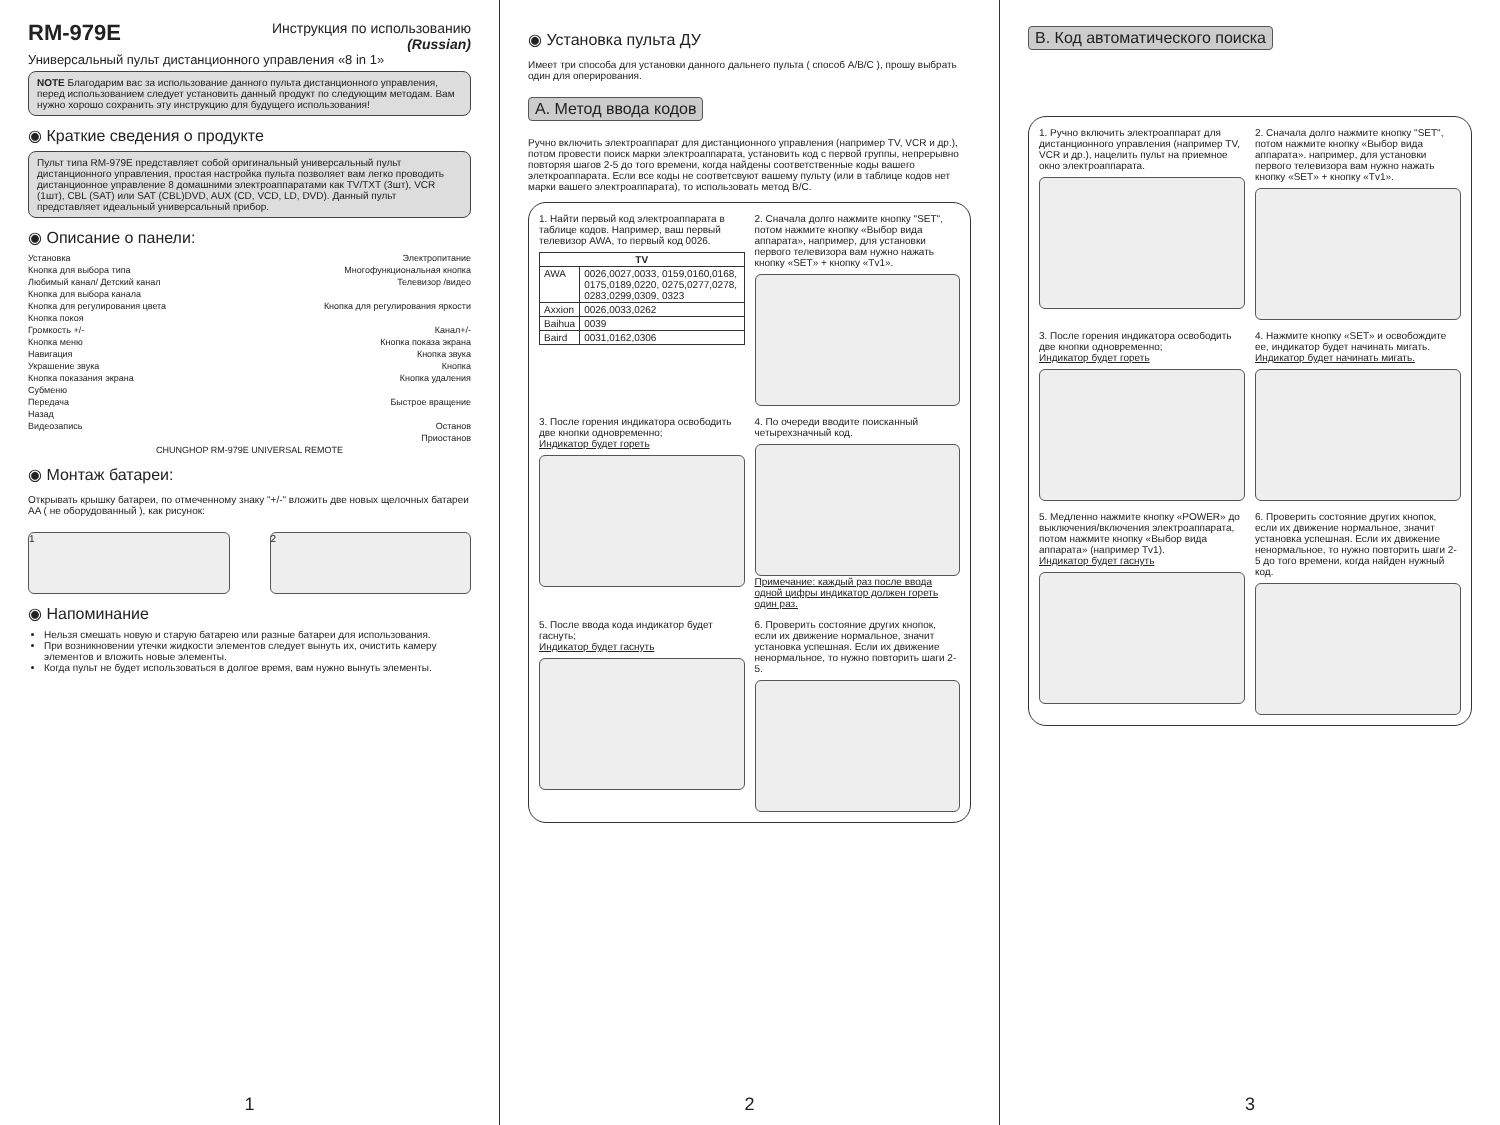RM-979E
Инструкция по использованию
(Russian)
Универсальный пульт дистанционного управления «8 in 1»
NOTE Благодарим вас за использование данного пульта дистанционного управления, перед использованием следует установить данный продукт по следующим методам. Вам нужно хорошо сохранить эту инструкцию для будущего использования!
◉ Краткие сведения о продукте
Пульт типа RM-979E представляет собой оригинальный универсальный пульт дистанционного управления, простая настройка пульта позволяет вам легко проводить дистанционное управление 8 домашними электроаппаратами как TV/TXT (3шт), VCR (1шт), CBL (SAT) или SAT (CBL)DVD, AUX (CD, VCD, LD, DVD). Данный пульт представляет идеальный универсальный прибор.
◉ Описание о панели:
Установка Электропитание
Кнопка для выбора типа Многофункциональная кнопка
Любимый канал/ Детский канал Телевизор /видео
Кнопка для выбора канала
Кнопка для регулирования цвета Кнопка для регулирования яркости
Кнопка покоя
Громкость +/- Канал+/-
Кнопка меню Кнопка показа экрана
Навигация Кнопка звука
Украшение звука Кнопка
Кнопка показания экрана Кнопка удаления
Субменю
Передача Быстрое вращение
Назад
Видеозапись Останов
Приостанов
CHUNGHOP RM-979E UNIVERSAL REMOTE
◉ Монтаж батареи:
Открывать крышку батареи, по отмеченному знаку "+/-" вложить две новых щелочных батареи AA ( не оборудованный ), как рисунок:
1 2
◉ Напоминание
Нельзя смешать новую и старую батарею или разные батареи для использования.
При возникновении утечки жидкости элементов следует вынуть их, очистить камеру элементов и вложить новые элементы.
Когда пульт не будет использоваться в долгое время, вам нужно вынуть элементы.
1
◉ Установка пульта ДУ
Имеет три способа для установки данного дальнего пульта ( способ A/B/C ), прошу выбрать один для оперирования.
A. Метод ввода кодов
Ручно включить электроаппарат для дистанционного управления (например TV, VCR и др.), потом провести поиск марки электроаппарата, установить код с первой группы, непрерывно повторяя шагов 2-5 до того времени, когда найдены соответственные коды вашего элеткроаппарата. Если все коды не соответсвуют вашему пульту (или в таблице кодов нет марки вашего электроаппарата), то использовать метод B/C.
1. Найти первый код электроаппарата в таблице кодов. Например, ваш первый телевизор AWA, то первый код 0026.
| TV | |
| --- | --- |
| AWA | 0026,0027,0033, 0159,0160,0168, 0175,0189,0220, 0275,0277,0278, 0283,0299,0309, 0323 |
| Axxion | 0026,0033,0262 |
| Baihua | 0039 |
| Baird | 0031,0162,0306 |
2. Сначала долго нажмите кнопку "SET", потом нажмите кнопку «Выбор вида аппарата», например, для установки первого телевизора вам нужно нажать кнопку «SET» + кнопку «Tv1».
3. После горения индикатора освободить две кнопки одновременно;
Индикатор будет гореть
4. По очереди вводите поисканный четырехзначный код.
Примечание: каждый раз после ввода одной цифры индикатор должен гореть один раз.
5. После ввода кода индикатор будет гаснуть;
Индикатор будет гаснуть
6. Проверить состояние других кнопок, если их движение нормальное, значит установка успешная. Если их движение ненормальное, то нужно повторить шаги 2-5.
2
B. Код автоматического поиска
1. Ручно включить электроаппарат для дистанционного управления (например TV, VCR и др.), нацелить пульт на приемное окно электроаппарата.
2. Сначала долго нажмите кнопку "SET", потом нажмите кнопку «Выбор вида аппарата». например, для установки первого телевизора вам нужно нажать кнопку «SET» + кнопку «Tv1».
3. После горения индикатора освободить две кнопки одновременно;
Индикатор будет гореть
4. Нажмите кнопку «SET» и освобождите ее, индикатор будет начинать мигать.
Индикатор будет начинать мигать.
5. Медленно нажмите кнопку «POWER» до выключения/включения электроаппарата, потом нажмите кнопку «Выбор вида аппарата» (например Tv1).
Индикатор будет гаснуть
6. Проверить состояние других кнопок, если их движение нормальное, значит установка успешная. Если их движение ненормальное, то нужно повторить шаги 2-5 до того времени, когда найден нужный код.
3